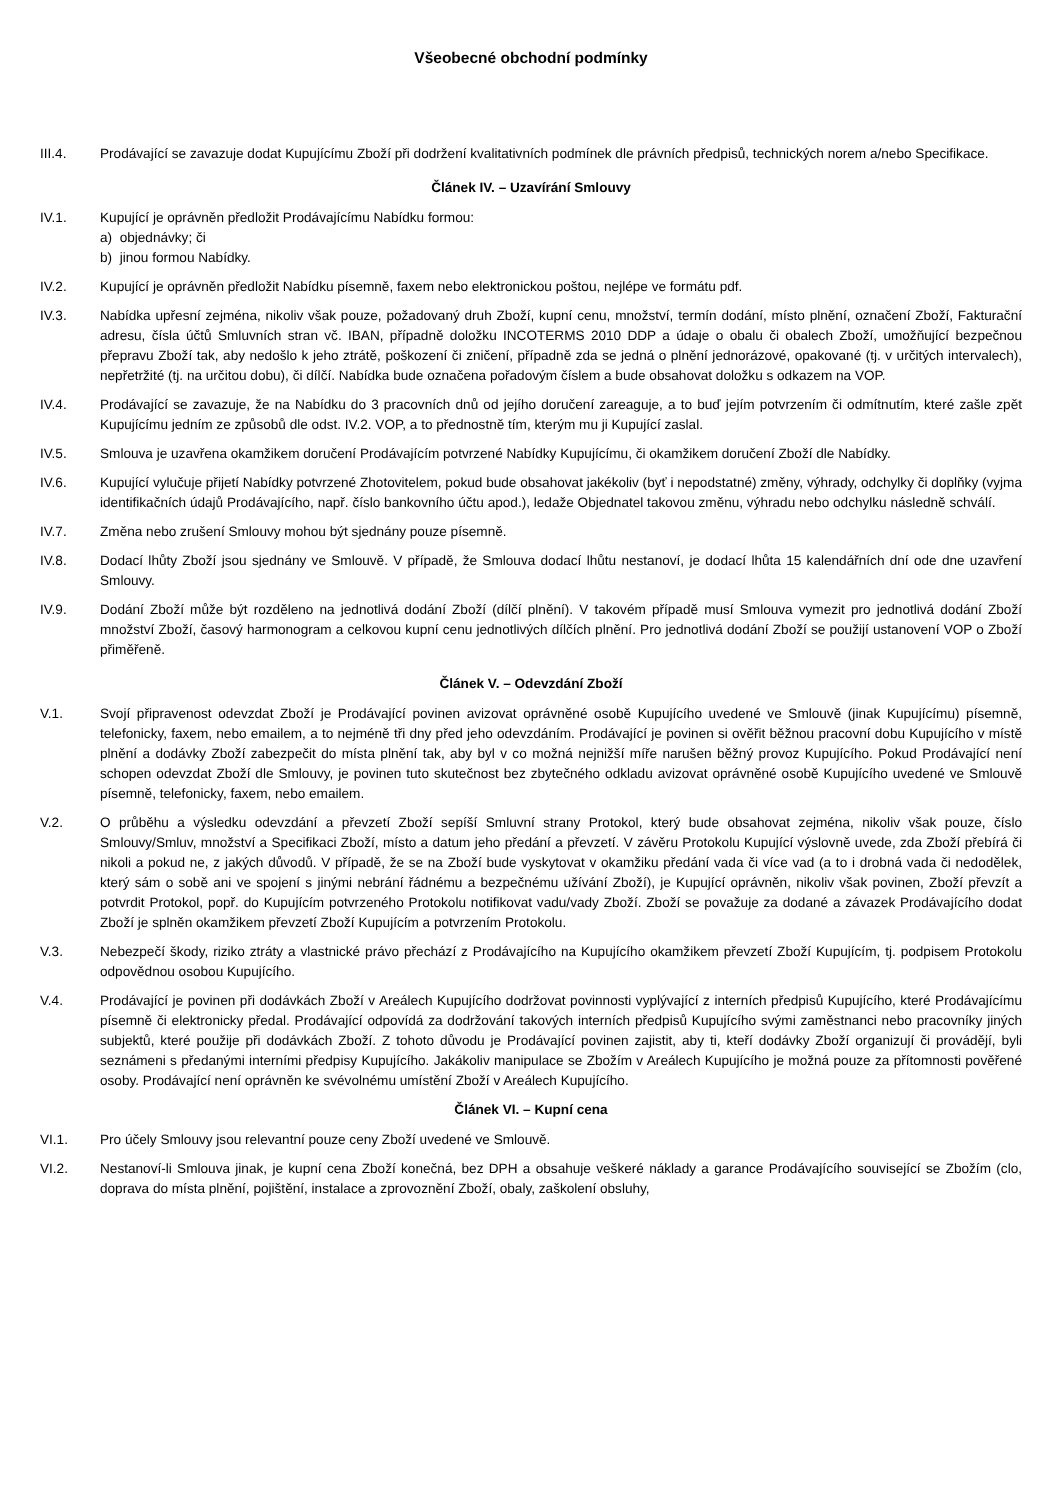Všeobecné obchodní podmínky
III.4. Prodávající se zavazuje dodat Kupujícímu Zboží při dodržení kvalitativních podmínek dle právních předpisů, technických norem a/nebo Specifikace.
Článek IV. – Uzavírání Smlouvy
IV.1. Kupující je oprávněn předložit Prodávajícímu Nabídku formou:
a) objednávky; či
b) jinou formou Nabídky.
IV.2. Kupující je oprávněn předložit Nabídku písemně, faxem nebo elektronickou poštou, nejlépe ve formátu pdf.
IV.3. Nabídka upřesní zejména, nikoliv však pouze, požadovaný druh Zboží, kupní cenu, množství, termín dodání, místo plnění, označení Zboží, Fakturační adresu, čísla účtů Smluvních stran vč. IBAN, případně doložku INCOTERMS 2010 DDP a údaje o obalu či obalech Zboží, umožňující bezpečnou přepravu Zboží tak, aby nedošlo k jeho ztrátě, poškození či zničení, případně zda se jedná o plnění jednorázové, opakované (tj. v určitých intervalech), nepřetržité (tj. na určitou dobu), či dílčí. Nabídka bude označena pořadovým číslem a bude obsahovat doložku s odkazem na VOP.
IV.4. Prodávající se zavazuje, že na Nabídku do 3 pracovních dnů od jejího doručení zareaguje, a to buď jejím potvrzením či odmítnutím, které zašle zpět Kupujícímu jedním ze způsobů dle odst. IV.2. VOP, a to přednostně tím, kterým mu ji Kupující zaslal.
IV.5. Smlouva je uzavřena okamžikem doručení Prodávajícím potvrzené Nabídky Kupujícímu, či okamžikem doručení Zboží dle Nabídky.
IV.6. Kupující vylučuje přijetí Nabídky potvrzené Zhotovitelem, pokud bude obsahovat jakékoliv (byť i nepodstatné) změny, výhrady, odchylky či doplňky (vyjma identifikačních údajů Prodávajícího, např. číslo bankovního účtu apod.), ledaže Objednatel takovou změnu, výhradu nebo odchylku následně schválí.
IV.7. Změna nebo zrušení Smlouvy mohou být sjednány pouze písemně.
IV.8. Dodací lhůty Zboží jsou sjednány ve Smlouvě. V případě, že Smlouva dodací lhůtu nestanoví, je dodací lhůta 15 kalendářních dní ode dne uzavření Smlouvy.
IV.9. Dodání Zboží může být rozděleno na jednotlivá dodání Zboží (dílčí plnění). V takovém případě musí Smlouva vymezit pro jednotlivá dodání Zboží množství Zboží, časový harmonogram a celkovou kupní cenu jednotlivých dílčích plnění. Pro jednotlivá dodání Zboží se použijí ustanovení VOP o Zboží přiměřeně.
Článek V. – Odevzdání Zboží
V.1. Svojí připravenost odevzdat Zboží je Prodávající povinen avizovat oprávněné osobě Kupujícího uvedené ve Smlouvě (jinak Kupujícímu) písemně, telefonicky, faxem, nebo emailem, a to nejméně tři dny před jeho odevzdáním. Prodávající je povinen si ověřit běžnou pracovní dobu Kupujícího v místě plnění a dodávky Zboží zabezpečit do místa plnění tak, aby byl v co možná nejnižší míře narušen běžný provoz Kupujícího. Pokud Prodávající není schopen odevzdat Zboží dle Smlouvy, je povinen tuto skutečnost bez zbytečného odkladu avizovat oprávněné osobě Kupujícího uvedené ve Smlouvě písemně, telefonicky, faxem, nebo emailem.
V.2. O průběhu a výsledku odevzdání a převzetí Zboží sepíší Smluvní strany Protokol, který bude obsahovat zejména, nikoliv však pouze, číslo Smlouvy/Smluv, množství a Specifikaci Zboží, místo a datum jeho předání a převzetí. V závěru Protokolu Kupující výslovně uvede, zda Zboží přebírá či nikoli a pokud ne, z jakých důvodů. V případě, že se na Zboží bude vyskytovat v okamžiku předání vada či více vad (a to i drobná vada či nedodělek, který sám o sobě ani ve spojení s jinými nebrání řádnému a bezpečnému užívání Zboží), je Kupující oprávněn, nikoliv však povinen, Zboží převzít a potvrdit Protokol, popř. do Kupujícím potvrzeného Protokolu notifikovat vadu/vady Zboží. Zboží se považuje za dodané a závazek Prodávajícího dodat Zboží je splněn okamžikem převzetí Zboží Kupujícím a potvrzením Protokolu.
V.3. Nebezpečí škody, riziko ztráty a vlastnické právo přechází z Prodávajícího na Kupujícího okamžikem převzetí Zboží Kupujícím, tj. podpisem Protokolu odpovědnou osobou Kupujícího.
V.4. Prodávající je povinen při dodávkách Zboží v Areálech Kupujícího dodržovat povinnosti vyplývající z interních předpisů Kupujícího, které Prodávajícímu písemně či elektronicky předal. Prodávající odpovídá za dodržování takových interních předpisů Kupujícího svými zaměstnanci nebo pracovníky jiných subjektů, které použije při dodávkách Zboží. Z tohoto důvodu je Prodávající povinen zajistit, aby ti, kteří dodávky Zboží organizují či provádějí, byli seznámeni s předanými interními předpisy Kupujícího. Jakákoliv manipulace se Zbožím v Areálech Kupujícího je možná pouze za přítomnosti pověřené osoby. Prodávající není oprávněn ke svévolnému umístění Zboží v Areálech Kupujícího.
Článek VI. – Kupní cena
VI.1. Pro účely Smlouvy jsou relevantní pouze ceny Zboží uvedené ve Smlouvě.
VI.2. Nestanoví-li Smlouva jinak, je kupní cena Zboží konečná, bez DPH a obsahuje veškeré náklady a garance Prodávajícího související se Zbožím (clo, doprava do místa plnění, pojištění, instalace a zprovoznění Zboží, obaly, zaškolení obsluhy,